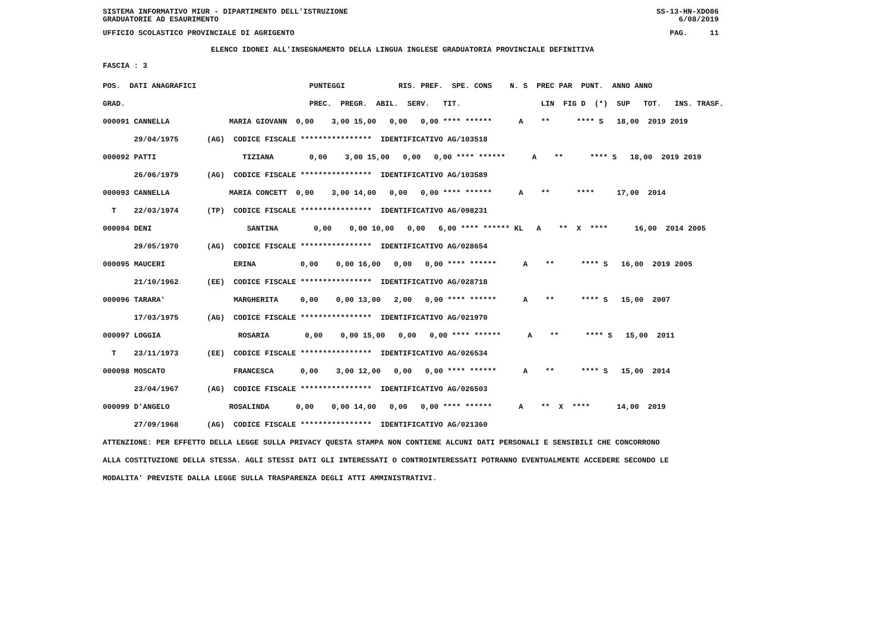SISTEMA INFORMATIVO MIUR - DIPARTIMENTO DELL'ISTRUZIONE SS-13-HN-XDO86
GRADUATORIE AD ESAURIMENTO 6/08/2019
UFFICIO SCOLASTICO PROVINCIALE DI AGRIGENTO PAG. 11
ELENCO IDONEI ALL'INSEGNAMENTO DELLA LINGUA INGLESE GRADUATORIA PROVINCIALE DEFINITIVA
FASCIA : 3
| POS. DATI ANAGRAFICI | PUNTEGGI RIS. PREF. SPE. CONS N. S PREC PAR PUNT. ANNO ANNO |
| --- | --- |
| GRAD. | PREC. PREGR. ABIL. SERV. TIT. LIN FIG D (*) SUP TOT. INS. TRASF. |
| 000091 CANNELLA | MARIA GIOVANN 0,00 3,00 15,00 0,00 0,00 **** ****** A ** **** S 18,00 2019 2019 |
| 29/04/1975 | (AG) CODICE FISCALE **************** IDENTIFICATIVO AG/103518 |
| 000092 PATTI | TIZIANA 0,00 3,00 15,00 0,00 0,00 **** ****** A ** **** S 18,00 2019 2019 |
| 26/06/1979 | (AG) CODICE FISCALE **************** IDENTIFICATIVO AG/103589 |
| 000093 CANNELLA | MARIA CONCETT 0,00 3,00 14,00 0,00 0,00 **** ****** A ** **** 17,00 2014 |
| T 22/03/1974 | (TP) CODICE FISCALE **************** IDENTIFICATIVO AG/098231 |
| 000094 DENI | SANTINA 0,00 0,00 10,00 0,00 6,00 **** ****** KL A ** X **** 16,00 2014 2005 |
| 29/05/1970 | (AG) CODICE FISCALE **************** IDENTIFICATIVO AG/028654 |
| 000095 MAUCERI | ERINA 0,00 0,00 16,00 0,00 0,00 **** ****** A ** **** S 16,00 2019 2005 |
| 21/10/1962 | (EE) CODICE FISCALE **************** IDENTIFICATIVO AG/028718 |
| 000096 TARARA' | MARGHERITA 0,00 0,00 13,00 2,00 0,00 **** ****** A ** **** S 15,00 2007 |
| 17/03/1975 | (AG) CODICE FISCALE **************** IDENTIFICATIVO AG/021970 |
| 000097 LOGGIA | ROSARIA 0,00 0,00 15,00 0,00 0,00 **** ****** A ** **** S 15,00 2011 |
| T 23/11/1973 | (EE) CODICE FISCALE **************** IDENTIFICATIVO AG/026534 |
| 000098 MOSCATO | FRANCESCA 0,00 3,00 12,00 0,00 0,00 **** ****** A ** **** S 15,00 2014 |
| 23/04/1967 | (AG) CODICE FISCALE **************** IDENTIFICATIVO AG/026503 |
| 000099 D'ANGELO | ROSALINDA 0,00 0,00 14,00 0,00 0,00 **** ****** A ** X **** 14,00 2019 |
| 27/09/1968 | (AG) CODICE FISCALE **************** IDENTIFICATIVO AG/021360 |
ATTENZIONE: PER EFFETTO DELLA LEGGE SULLA PRIVACY QUESTA STAMPA NON CONTIENE ALCUNI DATI PERSONALI E SENSIBILI CHE CONCORRONO
ALLA COSTITUZIONE DELLA STESSA. AGLI STESSI DATI GLI INTERESSATI O CONTROINTERESSATI POTRANNO EVENTUALMENTE ACCEDERE SECONDO LE
MODALITA' PREVISTE DALLA LEGGE SULLA TRASPARENZA DEGLI ATTI AMMINISTRATIVI.